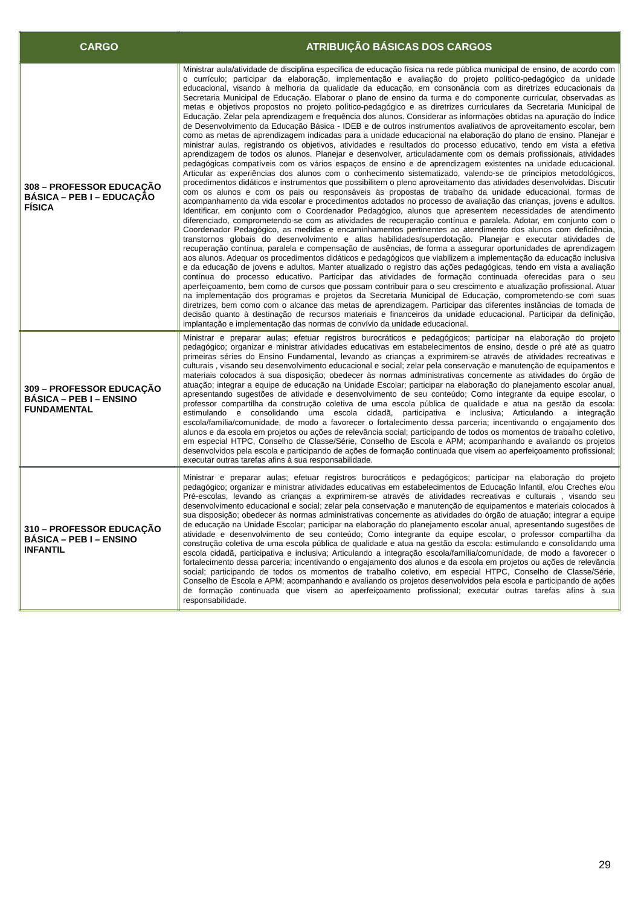| CARGO | ATRIBUIÇÃO BÁSICAS DOS CARGOS |
| --- | --- |
| 308 – PROFESSOR EDUCAÇÃO BÁSICA – PEB I – EDUCAÇÃO FÍSICA | Ministrar aula/atividade de disciplina específica de educação física na rede pública municipal de ensino, de acordo com o currículo; participar da elaboração, implementação e avaliação do projeto político-pedagógico da unidade educacional, visando à melhoria da qualidade da educação, em consonância com as diretrizes educacionais da Secretaria Municipal de Educação. Elaborar o plano de ensino da turma e do componente curricular, observadas as metas e objetivos propostos no projeto político-pedagógico e as diretrizes curriculares da Secretaria Municipal de Educação. Zelar pela aprendizagem e frequência dos alunos. Considerar as informações obtidas na apuração do Índice de Desenvolvimento da Educação Básica - IDEB e de outros instrumentos avaliativos de aproveitamento escolar, bem como as metas de aprendizagem indicadas para a unidade educacional na elaboração do plano de ensino. Planejar e ministrar aulas, registrando os objetivos, atividades e resultados do processo educativo, tendo em vista a efetiva aprendizagem de todos os alunos. Planejar e desenvolver, articuladamente com os demais profissionais, atividades pedagógicas compatíveis com os vários espaços de ensino e de aprendizagem existentes na unidade educacional. Articular as experiências dos alunos com o conhecimento sistematizado, valendo-se de princípios metodológicos, procedimentos didáticos e instrumentos que possibilitem o pleno aproveitamento das atividades desenvolvidas. Discutir com os alunos e com os pais ou responsáveis às propostas de trabalho da unidade educacional, formas de acompanhamento da vida escolar e procedimentos adotados no processo de avaliação das crianças, jovens e adultos. Identificar, em conjunto com o Coordenador Pedagógico, alunos que apresentem necessidades de atendimento diferenciado, comprometendo-se com as atividades de recuperação contínua e paralela. Adotar, em conjunto com o Coordenador Pedagógico, as medidas e encaminhamentos pertinentes ao atendimento dos alunos com deficiência, transtornos globais do desenvolvimento e altas habilidades/superdotação. Planejar e executar atividades de recuperação contínua, paralela e compensação de ausências, de forma a assegurar oportunidades de aprendizagem aos alunos. Adequar os procedimentos didáticos e pedagógicos que viabilizem a implementação da educação inclusiva e da educação de jovens e adultos. Manter atualizado o registro das ações pedagógicas, tendo em vista a avaliação contínua do processo educativo. Participar das atividades de formação continuada oferecidas para o seu aperfeiçoamento, bem como de cursos que possam contribuir para o seu crescimento e atualização profissional. Atuar na implementação dos programas e projetos da Secretaria Municipal de Educação, comprometendo-se com suas diretrizes, bem como com o alcance das metas de aprendizagem. Participar das diferentes instâncias de tomada de decisão quanto à destinação de recursos materiais e financeiros da unidade educacional. Participar da definição, implantação e implementação das normas de convívio da unidade educacional. |
| 309 – PROFESSOR EDUCAÇÃO BÁSICA – PEB I – ENSINO FUNDAMENTAL | Ministrar e preparar aulas; efetuar registros burocráticos e pedagógicos; participar na elaboração do projeto pedagógico; organizar e ministrar atividades educativas em estabelecimentos de ensino, desde o pré até as quatro primeiras séries do Ensino Fundamental, levando as crianças a exprimirem-se através de atividades recreativas e culturais , visando seu desenvolvimento educacional e social; zelar pela conservação e manutenção de equipamentos e materiais colocados à sua disposição; obedecer às normas administrativas concernente as atividades do órgão de atuação; integrar a equipe de educação na Unidade Escolar; participar na elaboração do planejamento escolar anual, apresentando sugestões de atividade e desenvolvimento de seu conteúdo; Como integrante da equipe escolar, o professor compartilha da construção coletiva de uma escola pública de qualidade e atua na gestão da escola: estimulando e consolidando uma escola cidadã, participativa e inclusiva; Articulando a integração escola/família/comunidade, de modo a favorecer o fortalecimento dessa parceria; incentivando o engajamento dos alunos e da escola em projetos ou ações de relevância social; participando de todos os momentos de trabalho coletivo, em especial HTPC, Conselho de Classe/Série, Conselho de Escola e APM; acompanhando e avaliando os projetos desenvolvidos pela escola e participando de ações de formação continuada que visem ao aperfeiçoamento profissional; executar outras tarefas afins à sua responsabilidade. |
| 310 – PROFESSOR EDUCAÇÃO BÁSICA – PEB I – ENSINO INFANTIL | Ministrar e preparar aulas; efetuar registros burocráticos e pedagógicos; participar na elaboração do projeto pedagógico; organizar e ministrar atividades educativas em estabelecimentos de Educação Infantil, e/ou Creches e/ou Pré-escolas, levando as crianças a exprimirem-se através de atividades recreativas e culturais , visando seu desenvolvimento educacional e social; zelar pela conservação e manutenção de equipamentos e materiais colocados à sua disposição; obedecer às normas administrativas concernente as atividades do órgão de atuação; integrar a equipe de educação na Unidade Escolar; participar na elaboração do planejamento escolar anual, apresentando sugestões de atividade e desenvolvimento de seu conteúdo; Como integrante da equipe escolar, o professor compartilha da construção coletiva de uma escola pública de qualidade e atua na gestão da escola: estimulando e consolidando uma escola cidadã, participativa e inclusiva; Articulando a integração escola/família/comunidade, de modo a favorecer o fortalecimento dessa parceria; incentivando o engajamento dos alunos e da escola em projetos ou ações de relevância social; participando de todos os momentos de trabalho coletivo, em especial HTPC, Conselho de Classe/Série, Conselho de Escola e APM; acompanhando e avaliando os projetos desenvolvidos pela escola e participando de ações de formação continuada que visem ao aperfeiçoamento profissional; executar outras tarefas afins à sua responsabilidade. |
29